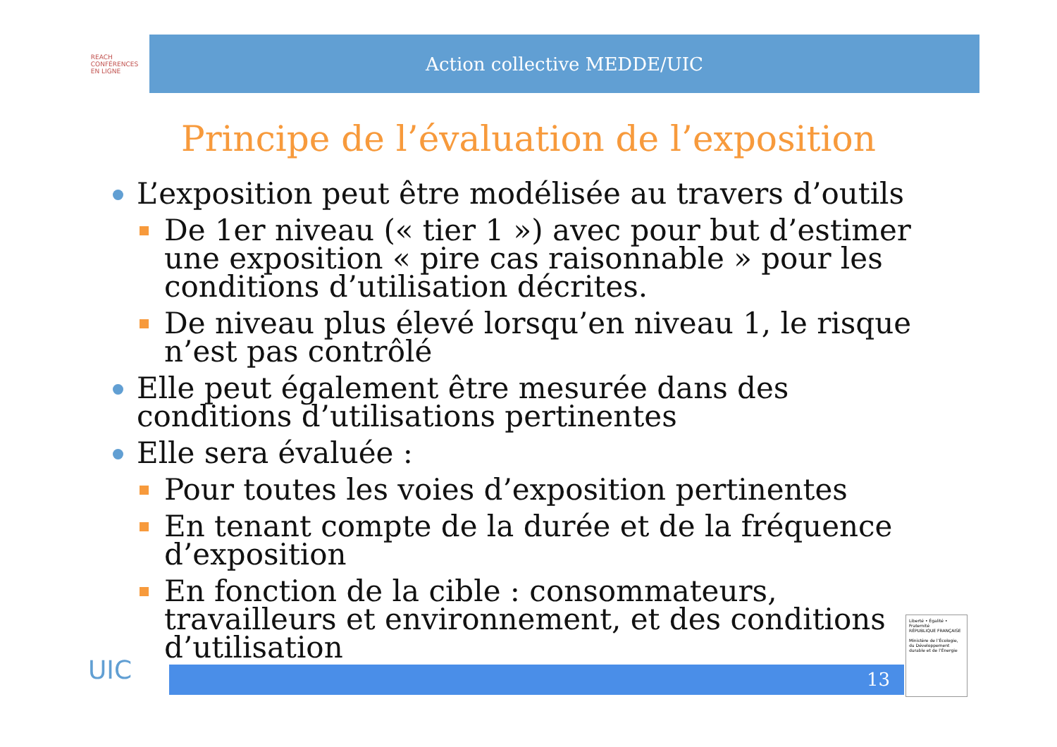REACH
CONFÉRENCES
EN LIGNE
Action collective MEDDE/UIC
Principe de l’évaluation de l’exposition
L’exposition peut être modélisée au travers d’outils
De 1er niveau (« tier 1 ») avec pour but d’estimer une exposition « pire cas raisonnable » pour les conditions d’utilisation décrites.
De niveau plus élevé lorsqu’en niveau 1, le risque n’est pas contrôlé
Elle peut également être mesurée dans des conditions d’utilisations pertinentes
Elle sera évaluée :
Pour toutes les voies d’exposition pertinentes
En tenant compte de la durée et de la fréquence d’exposition
En fonction de la cible : consommateurs, travailleurs et environnement, et des conditions d’utilisation
UIC 13
Liberté • Égalité • Fraternité
RÉPUBLIQUE FRANÇAISE
Ministère de l’Écologie, du Développement durable et de l’Énergie